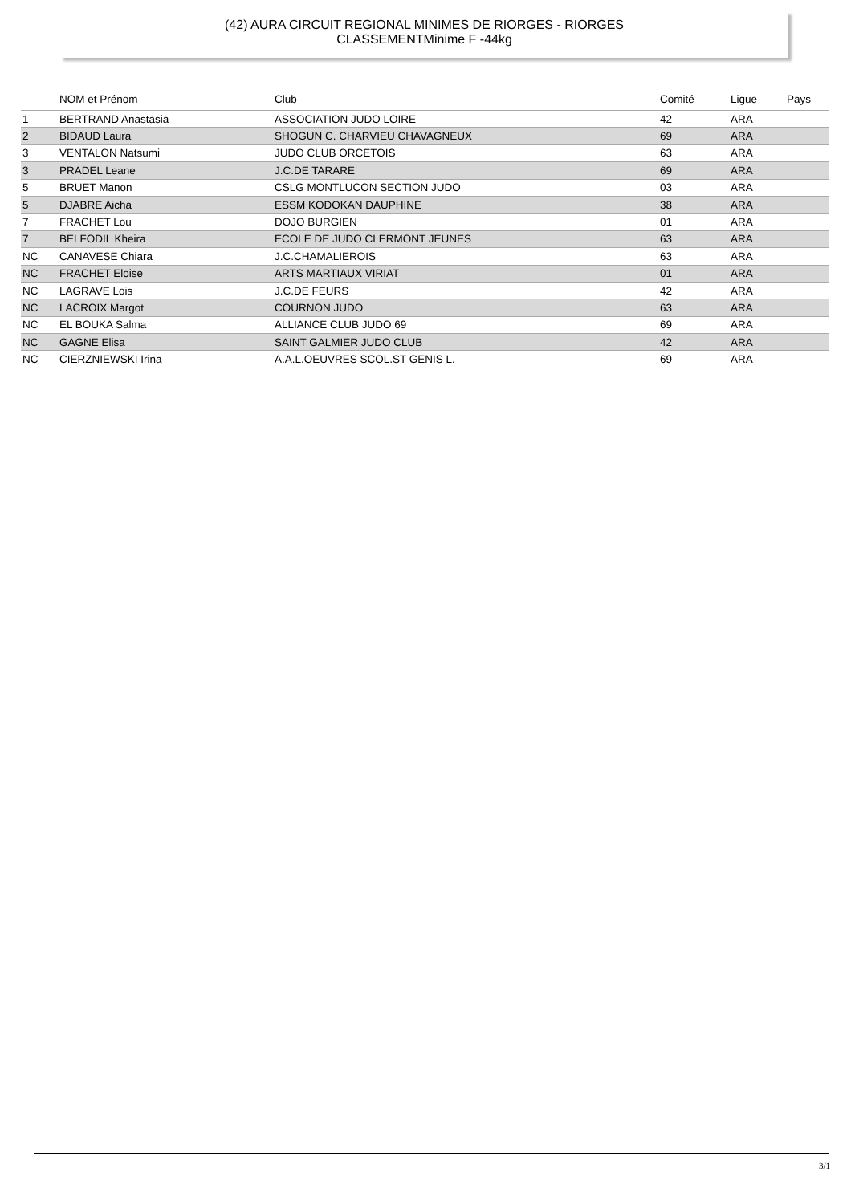(42) AURA CIRCUIT REGIONAL MINIMES DE RIORGES - RIORGES
CLASSEMENTMinime F -44kg
| | NOM et Prénom | Club | Comité | Ligue | Pays |
| --- | --- | --- | --- | --- | --- |
| 1 | BERTRAND Anastasia | ASSOCIATION JUDO LOIRE | 42 | ARA | |
| 2 | BIDAUD Laura | SHOGUN C. CHARVIEU CHAVAGNEUX | 69 | ARA | |
| 3 | VENTALON Natsumi | JUDO CLUB ORCETOIS | 63 | ARA | |
| 3 | PRADEL Leane | J.C.DE TARARE | 69 | ARA | |
| 5 | BRUET Manon | CSLG MONTLUCON SECTION JUDO | 03 | ARA | |
| 5 | DJABRE Aicha | ESSM KODOKAN DAUPHINE | 38 | ARA | |
| 7 | FRACHET Lou | DOJO BURGIEN | 01 | ARA | |
| 7 | BELFODIL Kheira | ECOLE DE JUDO CLERMONT JEUNES | 63 | ARA | |
| NC | CANAVESE Chiara | J.C.CHAMALIEROIS | 63 | ARA | |
| NC | FRACHET Eloise | ARTS MARTIAUX VIRIAT | 01 | ARA | |
| NC | LAGRAVE Lois | J.C.DE FEURS | 42 | ARA | |
| NC | LACROIX Margot | COURNON JUDO | 63 | ARA | |
| NC | EL BOUKA Salma | ALLIANCE CLUB JUDO 69 | 69 | ARA | |
| NC | GAGNE Elisa | SAINT GALMIER JUDO CLUB | 42 | ARA | |
| NC | CIERZNIEWSKI Irina | A.A.L.OEUVRES SCOL.ST GENIS L. | 69 | ARA | |
3/1